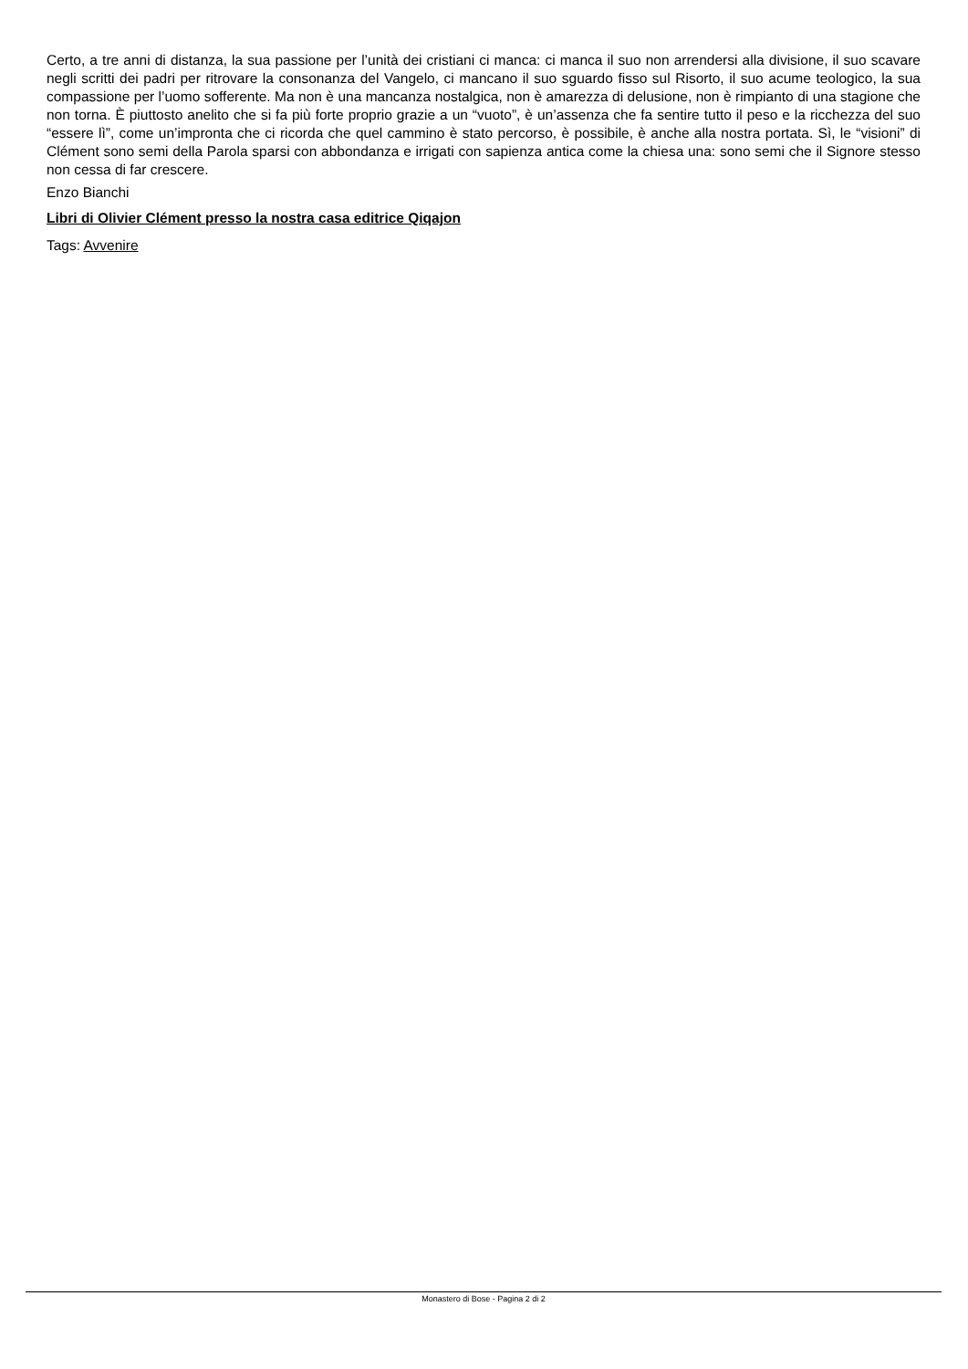Certo, a tre anni di distanza, la sua passione per l’unità dei cristiani ci manca: ci manca il suo non arrendersi alla divisione, il suo scavare negli scritti dei padri per ritrovare la consonanza del Vangelo, ci mancano il suo sguardo fisso sul Risorto, il suo acume teologico, la sua compassione per l’uomo sofferente. Ma non è una mancanza nostalgica, non è amarezza di delusione, non è rimpianto di una stagione che non torna. È piuttosto anelito che si fa più forte proprio grazie a un “vuoto”, è un’assenza che fa sentire tutto il peso e la ricchezza del suo “essere lì”, come un’impronta che ci ricorda che quel cammino è stato percorso, è possibile, è anche alla nostra portata. Sì, le “visioni” di Clément sono semi della Parola sparsi con abbondanza e irrigati con sapienza antica come la chiesa una: sono semi che il Signore stesso non cessa di far crescere.
Enzo Bianchi
Libri di Olivier Clément presso la nostra casa editrice Qiqajon
Tags: Avvenire
Monastero di Bose - Pagina 2 di 2